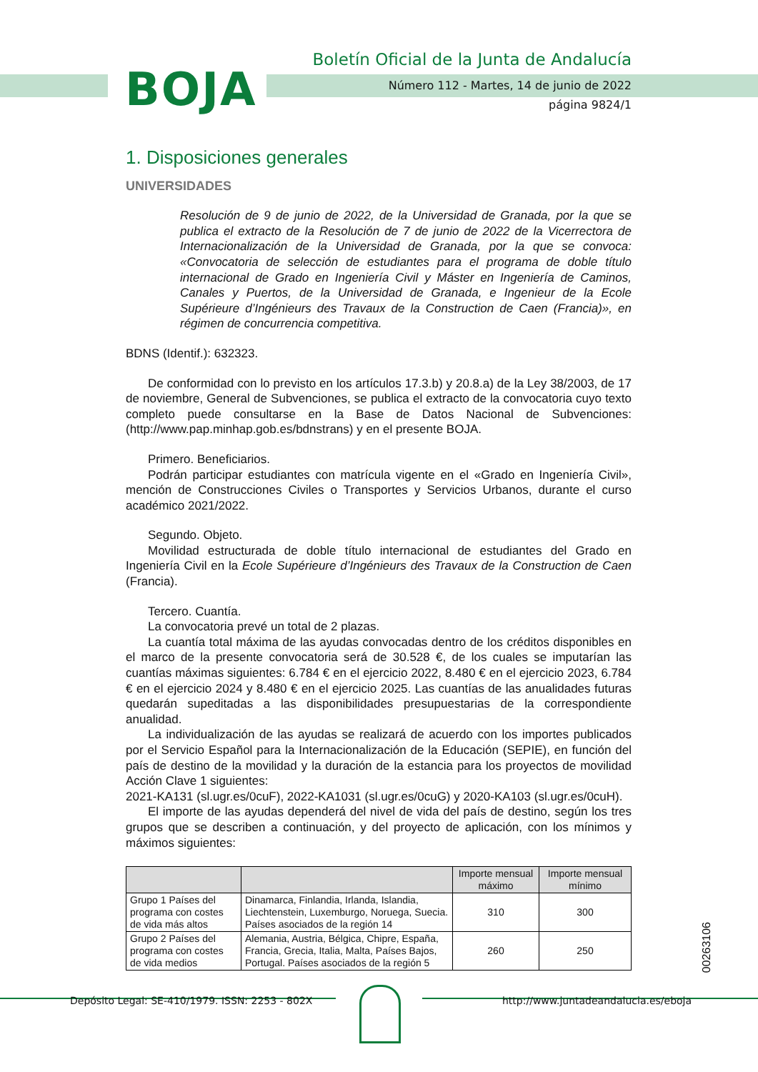BOJA
Boletín Oficial de la Junta de Andalucía
Número 112 - Martes, 14 de junio de 2022
página 9824/1
1. Disposiciones generales
UNIVERSIDADES
Resolución de 9 de junio de 2022, de la Universidad de Granada, por la que se publica el extracto de la Resolución de 7 de junio de 2022 de la Vicerrectora de Internacionalización de la Universidad de Granada, por la que se convoca: «Convocatoria de selección de estudiantes para el programa de doble título internacional de Grado en Ingeniería Civil y Máster en Ingeniería de Caminos, Canales y Puertos, de la Universidad de Granada, e Ingenieur de la Ecole Supérieure d’Ingénieurs des Travaux de la Construction de Caen (Francia)», en régimen de concurrencia competitiva.
BDNS (Identif.): 632323.
De conformidad con lo previsto en los artículos 17.3.b) y 20.8.a) de la Ley 38/2003, de 17 de noviembre, General de Subvenciones, se publica el extracto de la convocatoria cuyo texto completo puede consultarse en la Base de Datos Nacional de Subvenciones: (http://www.pap.minhap.gob.es/bdnstrans) y en el presente BOJA.
Primero. Beneficiarios.
Podrán participar estudiantes con matrícula vigente en el «Grado en Ingeniería Civil», mención de Construcciones Civiles o Transportes y Servicios Urbanos, durante el curso académico 2021/2022.
Segundo. Objeto.
Movilidad estructurada de doble título internacional de estudiantes del Grado en Ingeniería Civil en la Ecole Supérieure d’Ingénieurs des Travaux de la Construction de Caen (Francia).
Tercero. Cuantía.
La convocatoria prevé un total de 2 plazas.
La cuantía total máxima de las ayudas convocadas dentro de los créditos disponibles en el marco de la presente convocatoria será de 30.528 €, de los cuales se imputarían las cuantías máximas siguientes: 6.784 € en el ejercicio 2022, 8.480 € en el ejercicio 2023, 6.784 € en el ejercicio 2024 y 8.480 € en el ejercicio 2025. Las cuantías de las anualidades futuras quedarán supeditadas a las disponibilidades presupuestarias de la correspondiente anualidad.
La individualización de las ayudas se realizará de acuerdo con los importes publicados por el Servicio Español para la Internacionalización de la Educación (SEPIE), en función del país de destino de la movilidad y la duración de la estancia para los proyectos de movilidad Acción Clave 1 siguientes:
2021-KA131 (sl.ugr.es/0cuF), 2022-KA1031 (sl.ugr.es/0cuG) y 2020-KA103 (sl.ugr.es/0cuH).
El importe de las ayudas dependerá del nivel de vida del país de destino, según los tres grupos que se describen a continuación, y del proyecto de aplicación, con los mínimos y máximos siguientes:
| | | Importe mensual máximo | Importe mensual mínimo |
| --- | --- | --- | --- |
| Grupo 1 Países del programa con costes de vida más altos | Dinamarca, Finlandia, Irlanda, Islandia, Liechtenstein, Luxemburgo, Noruega, Suecia. Países asociados de la región 14 | 310 | 300 |
| Grupo 2 Países del programa con costes de vida medios | Alemania, Austria, Bélgica, Chipre, España, Francia, Grecia, Italia, Malta, Países Bajos, Portugal. Países asociados de la región 5 | 260 | 250 |
00263106
Depósito Legal: SE-410/1979. ISSN: 2253 - 802X http://www.juntadeandalucia.es/eboja